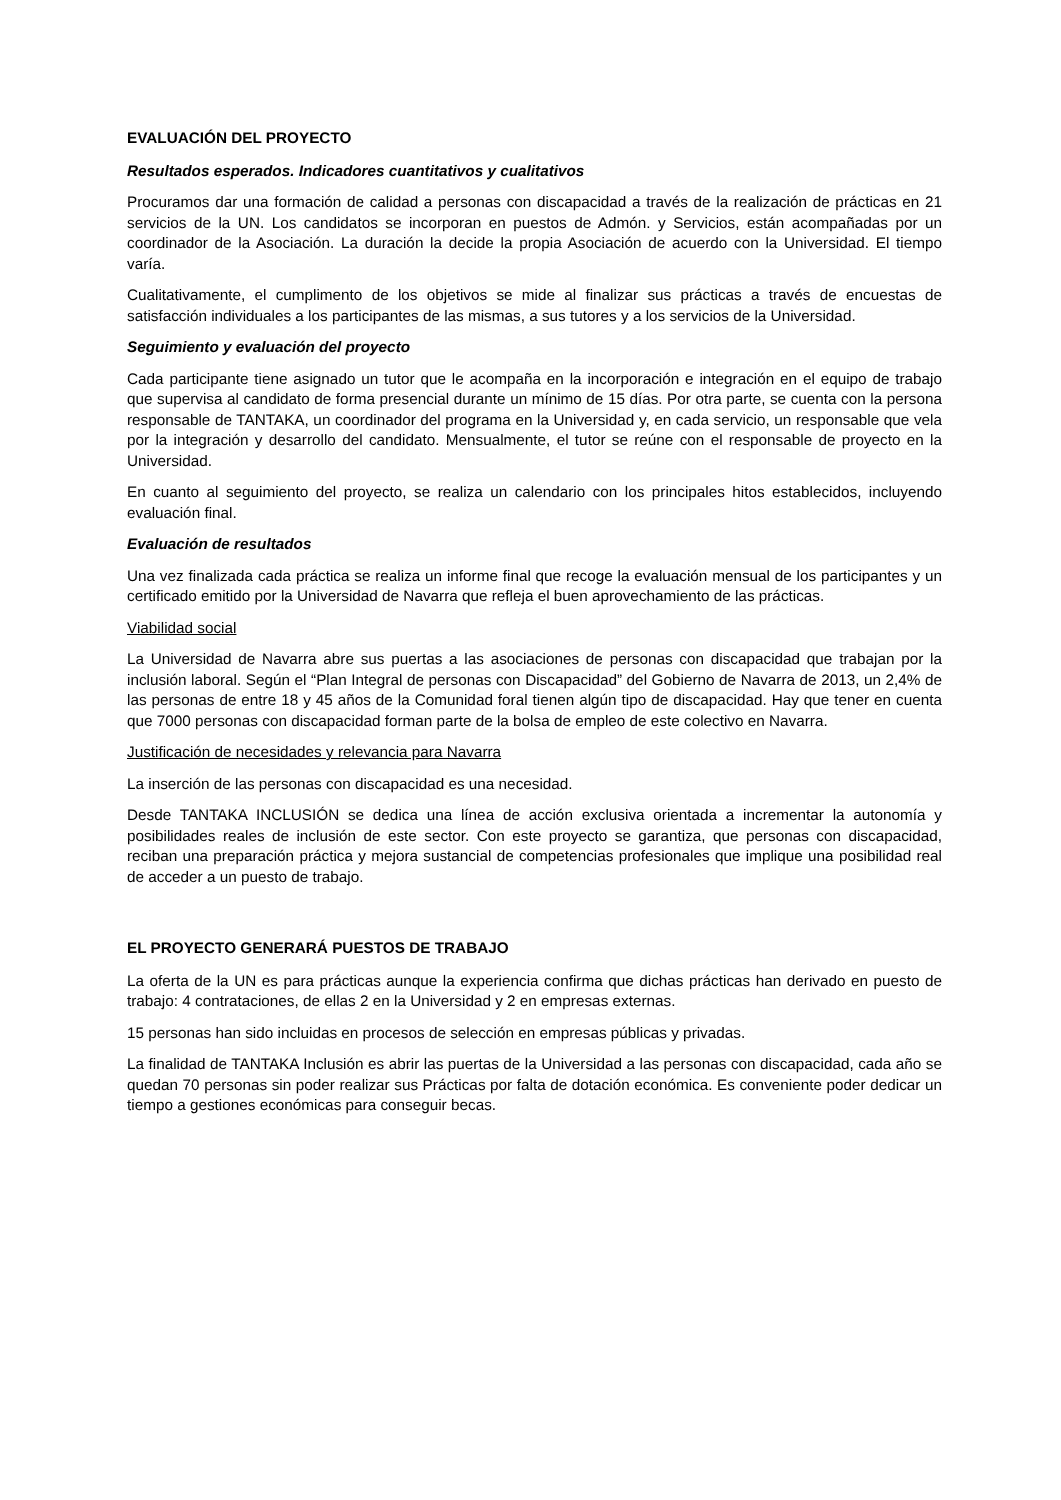EVALUACIÓN DEL PROYECTO
Resultados esperados. Indicadores cuantitativos y cualitativos
Procuramos dar una formación de calidad a personas con discapacidad a través de la realización de prácticas en 21 servicios de la UN. Los candidatos se incorporan en puestos de Admón. y Servicios, están acompañadas por un coordinador de la Asociación. La duración la decide la propia Asociación de acuerdo con la Universidad. El tiempo varía.
Cualitativamente, el cumplimento de los objetivos se mide al finalizar sus prácticas a través de encuestas de satisfacción individuales a los participantes de las mismas, a sus tutores y a los servicios de la Universidad.
Seguimiento y evaluación del proyecto
Cada participante tiene asignado un tutor que le acompaña en la incorporación e integración en el equipo de trabajo que supervisa al candidato de forma presencial durante un mínimo de 15 días. Por otra parte, se cuenta con la persona responsable de TANTAKA, un coordinador del programa en la Universidad y, en cada servicio, un responsable que vela por la integración y desarrollo del candidato. Mensualmente, el tutor se reúne con el responsable de proyecto en la Universidad.
En cuanto al seguimiento del proyecto, se realiza un calendario con los principales hitos establecidos, incluyendo evaluación final.
Evaluación de resultados
Una vez finalizada cada práctica se realiza un informe final que recoge la evaluación mensual de los participantes y un certificado emitido por la Universidad de Navarra que refleja el buen aprovechamiento de las prácticas.
Viabilidad social
La Universidad de Navarra abre sus puertas a las asociaciones de personas con discapacidad que trabajan por la inclusión laboral. Según el “Plan Integral de personas con Discapacidad” del Gobierno de Navarra de 2013, un 2,4% de las personas de entre 18 y 45 años de la Comunidad foral tienen algún tipo de discapacidad. Hay que tener en cuenta que 7000 personas con discapacidad forman parte de la bolsa de empleo de este colectivo en Navarra.
Justificación de necesidades y relevancia para Navarra
La inserción de las personas con discapacidad es una necesidad.
Desde TANTAKA INCLUSIÓN se dedica una línea de acción exclusiva orientada a incrementar la autonomía y posibilidades reales de inclusión de este sector. Con este proyecto se garantiza, que personas con discapacidad, reciban una preparación práctica y mejora sustancial de competencias profesionales que implique una posibilidad real de acceder a un puesto de trabajo.
EL PROYECTO GENERARÁ PUESTOS DE TRABAJO
La oferta de la UN es para prácticas aunque la experiencia confirma que dichas prácticas han derivado en puesto de trabajo: 4 contrataciones, de ellas 2 en la Universidad y 2 en empresas externas.
15 personas han sido incluidas en procesos de selección en empresas públicas y privadas.
La finalidad de TANTAKA Inclusión es abrir las puertas de la Universidad a las personas con discapacidad, cada año se quedan 70 personas sin poder realizar sus Prácticas por falta de dotación económica. Es conveniente poder dedicar un tiempo a gestiones económicas para conseguir becas.